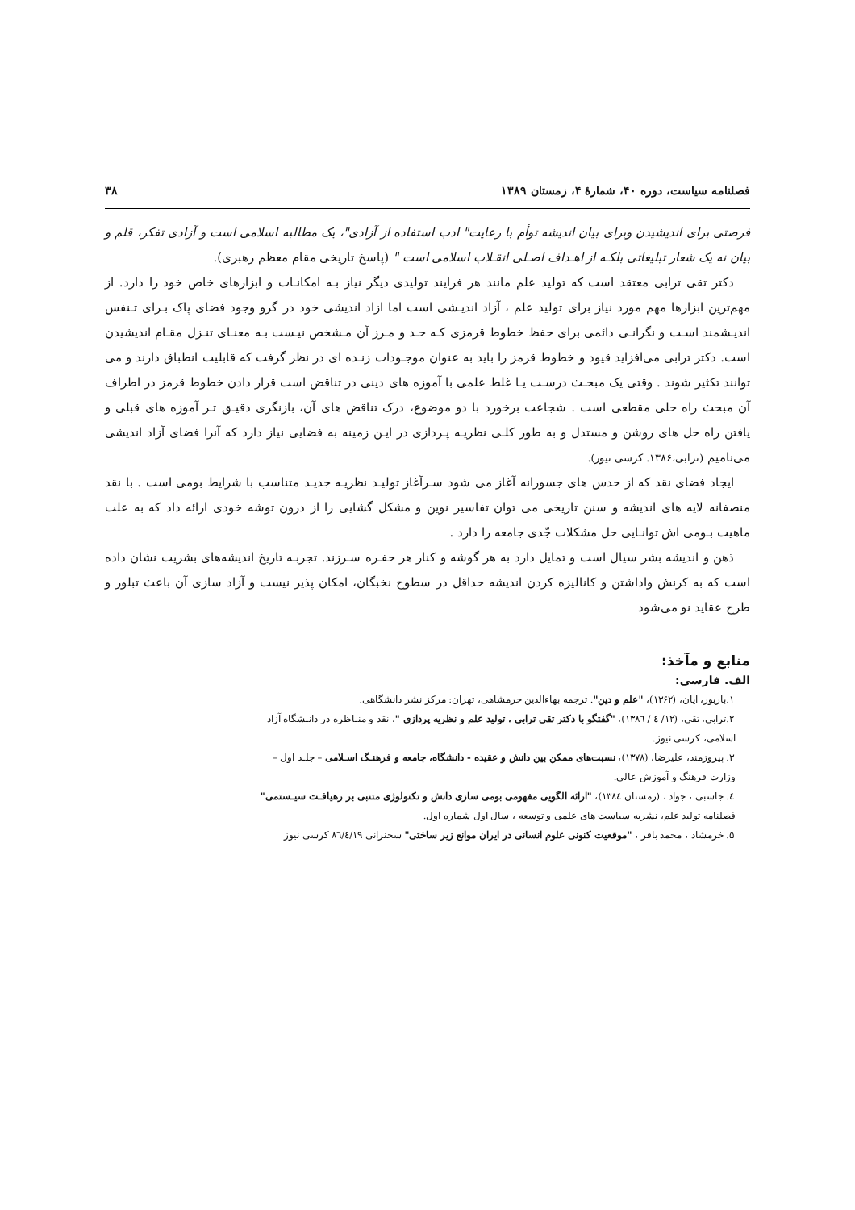فصلنامه سیاست، دوره ۴۰، شمارهٔ ۴، زمستان ۱۳۸۹ ۳۸
فرصتی برای اندیشیدن وبرای بیان اندیشه توأم با رعایت" ادب استفاده از آزادی"، یک مطالبه اسلامی است و آزادی تفکر، قلم و بیان نه یک شعار تبلیغاتی بلکـه از اهـداف اصـلی انقـلاب اسلامی است " (پاسخ تاریخی مقام معظم رهبری).
دکتر تقی ترابی معتقد است که تولید علم مانند هر فرایند تولیدی دیگر نیاز بـه امکانـات و ابزارهای خاص خود را دارد. از مهم‌ترین ابزارها مهم مورد نیاز برای تولید علم ، آزاد اندیـشی است اما ازاد اندیشی خود در گرو وجود فضای پاک بـرای تـنفس اندیـشمند اسـت و نگرانـی دائمی برای حفظ خطوط قرمزی کـه حـد و مـرز آن مـشخص نیـست بـه معنـای تنـزل مقـام اندیشیدن است. دکتر ترابی می‌افزاید قیود و خطوط قرمز را باید به عنوان موجـودات زنـده ای در نظر گرفت که قابلیت انطباق دارند و می توانند تکثیر شوند . وقتی یک مبحـث درسـت یـا غلط علمی با آموزه های دینی در تناقض است قرار دادن خطوط قرمز در اطراف آن مبحث راه حلی مقطعی است . شجاعت برخورد با دو موضوع، درک تناقض های آن، بازنگری دقیـق تـر آموزه های قبلی و یافتن راه حل های روشن و مستدل و به طور کلـی نظریـه پـردازی در ایـن زمینه به فضایی نیاز دارد که آنرا فضای آزاد اندیشی می‌نامیم (ترابی،۱۳۸۶. کرسی نیوز).
ایجاد فضای نقد که از حدس های جسورانه آغاز می شود سـرآغاز تولیـد نظریـه جدیـد متناسب با شرایط بومی است . با نقد منصفانه لایه های اندیشه و سنن تاریخی می توان تفاسیر نوین و مشکل گشایی را از درون توشه خودی ارائه داد که به علت ماهیت بـومی اش توانـایی حل مشکلات جّدی جامعه را دارد .
ذهن و اندیشه بشر سیال است و تمایل دارد به هر گوشه و کنار هر حفـره سـرزند. تجربـه تاریخ اندیشه‌های بشریت نشان داده است که به کرنش واداشتن و کانالیزه کردن اندیشه حداقل در سطوح نخبگان، امکان پذیر نیست و آزاد سازی آن باعث تبلور و طرح عقاید نو می‌شود
منابع و مآخذ:
الف. فارسی:
۱.باربور، ایان، (۱۳۶۲)، "علم و دین". ترجمه بهاءالدین خرمشاهی، تهران: مرکز نشر دانشگاهی.
۲.ترابی، تقی، (۱۲/ ٤ / ۱۳۸٦)، "گفتگو با دکتر تقی ترابی ، تولید علم و نظریه پردازی "، نقد و منـاظره در دانـشگاه آزاد
اسلامی، کرسی نیوز.
۳. پیروزمند، علیرضا، (۱۳۷۸)، نسبت‌های ممکن بین دانش و عقیده - دانشگاه، جامعه و فرهنـگ اسـلامی – جلـد اول –
وزارت فرهنگ و آموزش عالی.
٤. جاسبی ، جواد ، (زمستان ۱۳۸٤)، "ارائه الگویی مفهومی بومی سازی دانش و تکنولوژی متنبی بر رهیافـت سیـستمی"
فصلنامه تولید علم، نشریه سیاست های علمی و توسعه ، سال اول شماره اول.
۵. خرمشاد ، محمد باقر ، "موقعیت کنونی علوم انسانی در ایران موانع زیر ساختی" سخنرانی ۸٦/٤/۱۹ کرسی نیوز